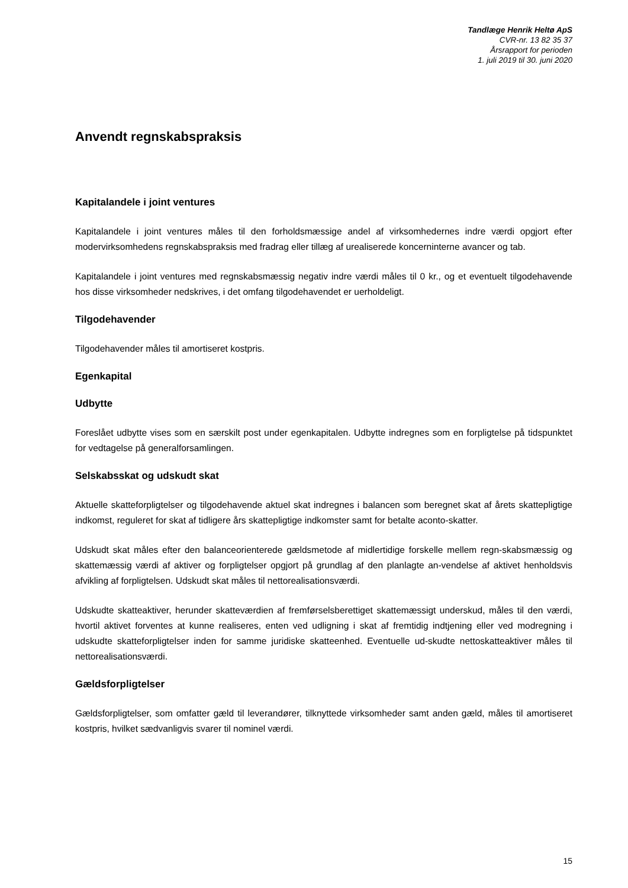Tandlæge Henrik Heltø ApS
CVR-nr. 13 82 35 37
Årsrapport for perioden
1. juli 2019 til 30. juni 2020
Anvendt regnskabspraksis
Kapitalandele i joint ventures
Kapitalandele i joint ventures måles til den forholdsmæssige andel af virksomhedernes indre værdi opgjort efter modervirksomhedens regnskabspraksis med fradrag eller tillæg af urealiserede koncerninterne avancer og tab.
Kapitalandele i joint ventures med regnskabsmæssig negativ indre værdi måles til 0 kr., og et eventuelt tilgodehavende hos disse virksomheder nedskrives, i det omfang tilgodehavendet er uerholdeligt.
Tilgodehavender
Tilgodehavender måles til amortiseret kostpris.
Egenkapital
Udbytte
Foreslået udbytte vises som en særskilt post under egenkapitalen. Udbytte indregnes som en forpligtelse på tidspunktet for vedtagelse på generalforsamlingen.
Selskabsskat og udskudt skat
Aktuelle skatteforpligtelser og tilgodehavende aktuel skat indregnes i balancen som beregnet skat af årets skattepligtige indkomst, reguleret for skat af tidligere års skattepligtige indkomster samt for betalte aconto-skatter.
Udskudt skat måles efter den balanceorienterede gældsmetode af midlertidige forskelle mellem regn-skabsmæssig og skattemæssig værdi af aktiver og forpligtelser opgjort på grundlag af den planlagte an-vendelse af aktivet henholdsvis afvikling af forpligtelsen. Udskudt skat måles til nettorealisationsværdi.
Udskudte skatteaktiver, herunder skatteværdien af fremførselsberettiget skattemæssigt underskud, måles til den værdi, hvortil aktivet forventes at kunne realiseres, enten ved udligning i skat af fremtidig indtjening eller ved modregning i udskudte skatteforpligtelser inden for samme juridiske skatteenhed. Eventuelle ud-skudte nettoskatteaktiver måles til nettorealisationsværdi.
Gældsforpligtelser
Gældsforpligtelser, som omfatter gæld til leverandører, tilknyttede virksomheder samt anden gæld, måles til amortiseret kostpris, hvilket sædvanligvis svarer til nominel værdi.
15